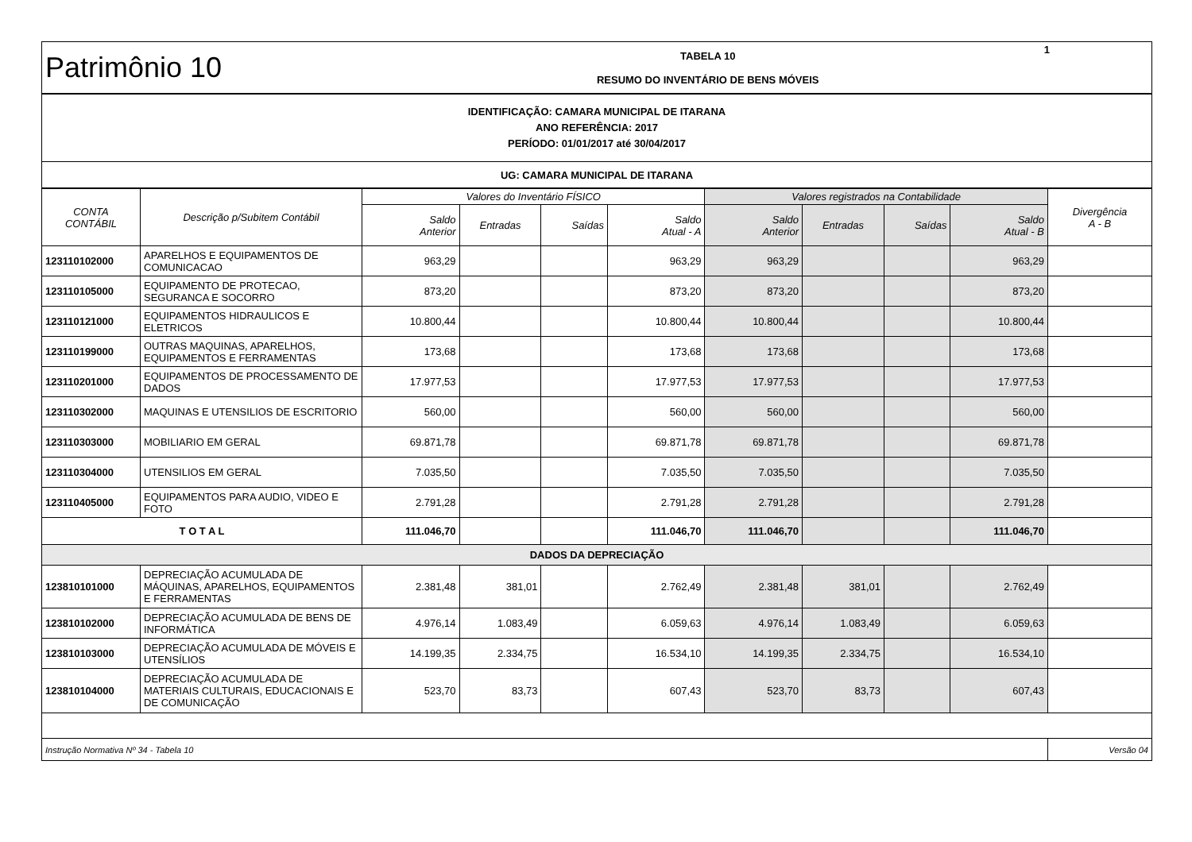| Patrimônio 10 | TABELA 10 RESUMO DO INVENTÁRIO DE BENS MÓVEIS | 1 |
| IDENTIFICAÇÃO: CAMARA MUNICIPAL DE ITARANA ANO REFERÊNCIA: 2017 PERÍODO: 01/01/2017 até 30/04/2017 |
| UG: CAMARA MUNICIPAL DE ITARANA |
| CONTA CONTÁBIL | Descrição p/Subitem Contábil | Valores do Inventário FÍSICO | | | | Valores registrados na Contabilidade | | | | Divergência A - B |
| --- | --- | --- | --- | --- | --- | --- | --- | --- | --- | --- |
| | | Saldo Anterior | Entradas | Saídas | Saldo Atual - A | Saldo Anterior | Entradas | Saídas | Saldo Atual - B | |
| 123110102000 | APARELHOS E EQUIPAMENTOS DE COMUNICACAO | 963,29 | | | 963,29 | 963,29 | | | 963,29 | |
| 123110105000 | EQUIPAMENTO DE PROTECAO, SEGURANCA E SOCORRO | 873,20 | | | 873,20 | 873,20 | | | 873,20 | |
| 123110121000 | EQUIPAMENTOS HIDRAULICOS E ELETRICOS | 10.800,44 | | | 10.800,44 | 10.800,44 | | | 10.800,44 | |
| 123110199000 | OUTRAS MAQUINAS, APARELHOS, EQUIPAMENTOS E FERRAMENTAS | 173,68 | | | 173,68 | 173,68 | | | 173,68 | |
| 123110201000 | EQUIPAMENTOS DE PROCESSAMENTO DE DADOS | 17.977,53 | | | 17.977,53 | 17.977,53 | | | 17.977,53 | |
| 123110302000 | MAQUINAS E UTENSILIOS DE ESCRITORIO | 560,00 | | | 560,00 | 560,00 | | | 560,00 | |
| 123110303000 | MOBILIARIO EM GERAL | 69.871,78 | | | 69.871,78 | 69.871,78 | | | 69.871,78 | |
| 123110304000 | UTENSILIOS EM GERAL | 7.035,50 | | | 7.035,50 | 7.035,50 | | | 7.035,50 | |
| 123110405000 | EQUIPAMENTOS PARA AUDIO, VIDEO E FOTO | 2.791,28 | | | 2.791,28 | 2.791,28 | | | 2.791,28 | |
| T O T A L | | 111.046,70 | | | 111.046,70 | 111.046,70 | | | 111.046,70 | |
| DADOS DA DEPRECIAÇÃO | | | | | | | | | | |
| 123810101000 | DEPRECIAÇÃO ACUMULADA DE MÁQUINAS, APARELHOS, EQUIPAMENTOS E FERRAMENTAS | 2.381,48 | 381,01 | | 2.762,49 | 2.381,48 | 381,01 | | 2.762,49 | |
| 123810102000 | DEPRECIAÇÃO ACUMULADA DE BENS DE INFORMÁTICA | 4.976,14 | 1.083,49 | | 6.059,63 | 4.976,14 | 1.083,49 | | 6.059,63 | |
| 123810103000 | DEPRECIAÇÃO ACUMULADA DE MÓVEIS E UTENSÍLIOS | 14.199,35 | 2.334,75 | | 16.534,10 | 14.199,35 | 2.334,75 | | 16.534,10 | |
| 123810104000 | DEPRECIAÇÃO ACUMULADA DE MATERIAIS CULTURAIS, EDUCACIONAIS E DE COMUNICAÇÃO | 523,70 | 83,73 | | 607,43 | 523,70 | 83,73 | | 607,43 | |
| Instrução Normativa Nº 34 - Tabela 10 | | | | | | | | | | Versão 04 |